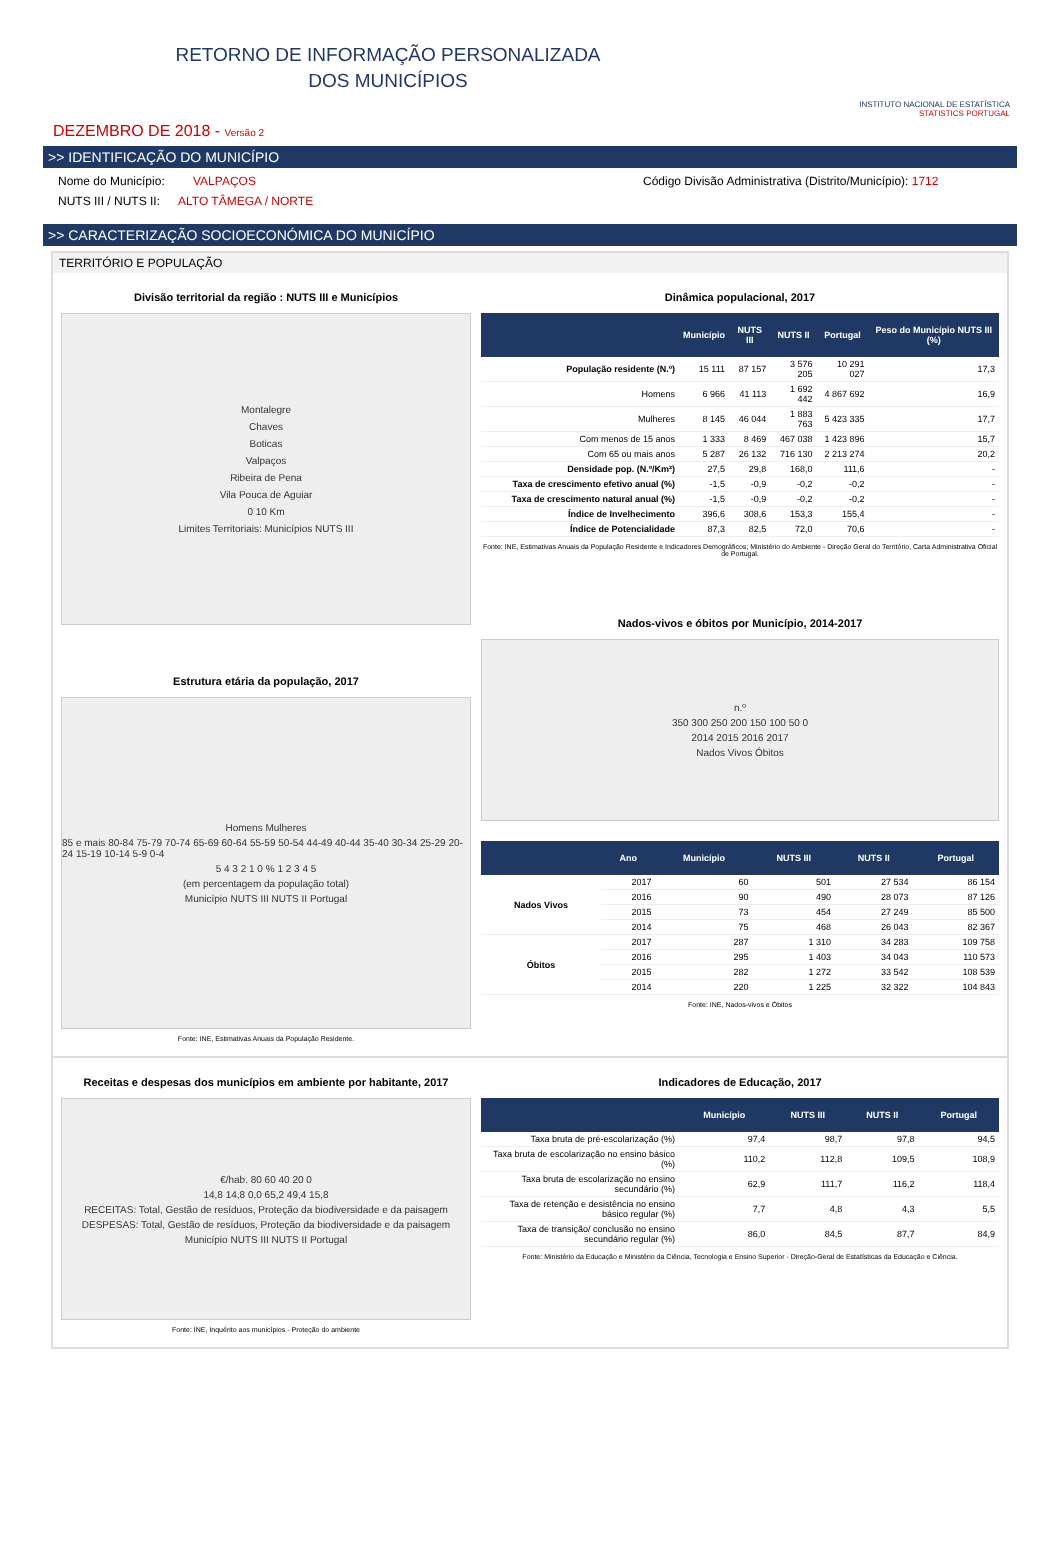RETORNO DE INFORMAÇÃO PERSONALIZADA
DOS MUNICÍPIOS
INSTITUTO NACIONAL DE ESTATÍSTICA
STATISTICS PORTUGAL
DEZEMBRO DE 2018 - Versão 2
>> IDENTIFICAÇÃO DO MUNICÍPIO
Nome do Município: VALPAÇOS Código Divisão Administrativa (Distrito/Município): 1712
NUTS III / NUTS II: ALTO TÂMEGA / NORTE
>> CARACTERIZAÇÃO SOCIOECONÓMICA DO MUNICÍPIO
TERRITÓRIO E POPULAÇÃO
Divisão territorial da região : NUTS III e Municípios
Montalegre
Chaves
Boticas
Valpaços
Ribeira de Pena
Vila Pouca de Aguiar
0 10 Km
Limites Territoriais: Municípios NUTS III
Estrutura etária da população, 2017
Homens Mulheres
85 e mais 80-84 75-79 70-74 65-69 60-64 55-59 50-54 44-49 40-44 35-40 30-34 25-29 20-24 15-19 10-14 5-9 0-4
5 4 3 2 1 0 % 1 2 3 4 5
(em percentagem da população total)
Município NUTS III NUTS II Portugal
Fonte: INE, Estimativas Anuais da População Residente.
Dinâmica populacional, 2017
| | Município | NUTS III | NUTS II | Portugal | Peso do Município NUTS III (%) |
| --- | --- | --- | --- | --- | --- |
| População residente (N.º) | 15 111 | 87 157 | 3 576 205 | 10 291 027 | 17,3 |
| Homens | 6 966 | 41 113 | 1 692 442 | 4 867 692 | 16,9 |
| Mulheres | 8 145 | 46 044 | 1 883 763 | 5 423 335 | 17,7 |
| Com menos de 15 anos | 1 333 | 8 469 | 467 038 | 1 423 896 | 15,7 |
| Com 65 ou mais anos | 5 287 | 26 132 | 716 130 | 2 213 274 | 20,2 |
| Densidade pop. (N.º/Km²) | 27,5 | 29,8 | 168,0 | 111,6 | - |
| Taxa de crescimento efetivo anual (%) | -1,5 | -0,9 | -0,2 | -0,2 | - |
| Taxa de crescimento natural anual (%) | -1,5 | -0,9 | -0,2 | -0,2 | - |
| Índice de Invelhecimento | 396,6 | 308,6 | 153,3 | 155,4 | - |
| Índice de Potencialidade | 87,3 | 82,5 | 72,0 | 70,6 | - |
Fonte: INE, Estimativas Anuais da População Residente e Indicadores Demográficos; Ministério do Ambiente - Direção Geral do Território, Carta Administrativa Oficial de Portugal.
Nados-vivos e óbitos por Município, 2014-2017
n.º
350 300 250 200 150 100 50 0
2014 2015 2016 2017
Nados Vivos Óbitos
| | Ano | Município | NUTS III | NUTS II | Portugal |
| --- | --- | --- | --- | --- | --- |
| Nados Vivos | 2017 | 60 | 501 | 27 534 | 86 154 |
| | 2016 | 90 | 490 | 28 073 | 87 126 |
| | 2015 | 73 | 454 | 27 249 | 85 500 |
| | 2014 | 75 | 468 | 26 043 | 82 367 |
| Óbitos | 2017 | 287 | 1 310 | 34 283 | 109 758 |
| | 2016 | 295 | 1 403 | 34 043 | 110 573 |
| | 2015 | 282 | 1 272 | 33 542 | 108 539 |
| | 2014 | 220 | 1 225 | 32 322 | 104 843 |
Fonte: INE, Nados-vivos e Óbitos
Receitas e despesas dos municípios em ambiente por habitante, 2017
€/hab. 80 60 40 20 0
14,8 14,8 0,0 65,2 49,4 15,8
RECEITAS: Total, Gestão de resíduos, Proteção da biodiversidade e da paisagem
DESPESAS: Total, Gestão de resíduos, Proteção da biodiversidade e da paisagem
Município NUTS III NUTS II Portugal
Fonte: INE, Inquérito aos municípios - Proteção do ambiente
Indicadores de Educação, 2017
| | Município | NUTS III | NUTS II | Portugal |
| --- | --- | --- | --- | --- |
| Taxa bruta de pré-escolarização (%) | 97,4 | 98,7 | 97,8 | 94,5 |
| Taxa bruta de escolarização no ensino básico (%) | 110,2 | 112,8 | 109,5 | 108,9 |
| Taxa bruta de escolarização no ensino secundário (%) | 62,9 | 111,7 | 116,2 | 118,4 |
| Taxa de retenção e desistência no ensino básico regular (%) | 7,7 | 4,8 | 4,3 | 5,5 |
| Taxa de transição/ conclusão no ensino secundário regular (%) | 86,0 | 84,5 | 87,7 | 84,9 |
Fonte: Ministério da Educação e Ministério da Ciência, Tecnologia e Ensino Superior - Direção-Geral de Estatísticas da Educação e Ciência.